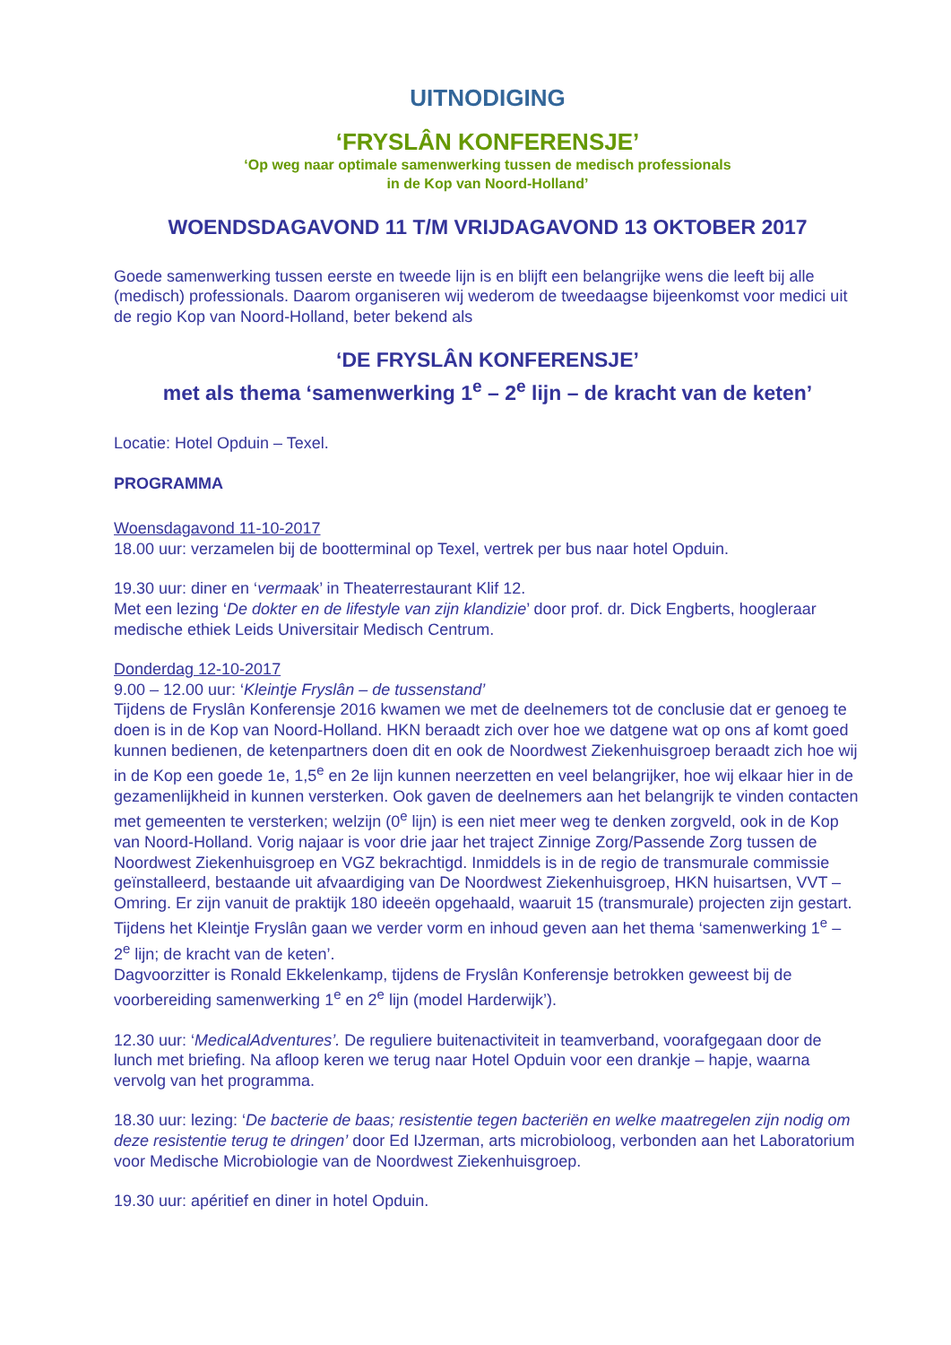UITNODIGING
‘FRYSLÂN KONFERENSJE’
‘Op weg naar optimale samenwerking tussen de medisch professionals
in de Kop van Noord-Holland’
WOENDSDAGAVOND 11 T/M VRIJDAGAVOND 13 OKTOBER 2017
Goede samenwerking tussen eerste en tweede lijn is en blijft een belangrijke wens die leeft bij alle (medisch) professionals. Daarom organiseren wij wederom de tweedaagse bijeenkomst voor medici uit de regio Kop van Noord-Holland, beter bekend als
‘DE FRYSLÂN KONFERENSJE’
met als thema ‘samenwerking 1<sup>e</sup> – 2<sup>e</sup> lijn – de kracht van de keten’
Locatie: Hotel Opduin – Texel.
PROGRAMMA
Woensdagavond 11-10-2017
18.00 uur: verzamelen bij de bootterminal op Texel, vertrek per bus naar hotel Opduin.
19.30 uur: diner en ‘vermaak’ in Theaterrestaurant Klif 12.
Met een lezing ‘De dokter en de lifestyle van zijn klandizie’ door prof. dr. Dick Engberts, hoogleraar medische ethiek Leids Universitair Medisch Centrum.
Donderdag 12-10-2017
9.00 – 12.00 uur: ‘Kleintje Fryslân – de tussenstand’
Tijdens de Fryslân Konferensje 2016 kwamen we met de deelnemers tot de conclusie dat er genoeg te doen is in de Kop van Noord-Holland. HKN beraadt zich over hoe we datgene wat op ons af komt goed kunnen bedienen, de ketenpartners doen dit en ook de Noordwest Ziekenhuisgroep beraadt zich hoe wij in de Kop een goede 1e, 1,5<sup>e</sup> en 2e lijn kunnen neerzetten en veel belangrijker, hoe wij elkaar hier in de gezamenlijkheid in kunnen versterken. Ook gaven de deelnemers aan het belangrijk te vinden contacten met gemeenten te versterken; welzijn (0<sup>e</sup> lijn) is een niet meer weg te denken zorgveld, ook in de Kop van Noord-Holland. Vorig najaar is voor drie jaar het traject Zinnige Zorg/Passende Zorg tussen de Noordwest Ziekenhuisgroep en VGZ bekrachtigd. Inmiddels is in de regio de transmurale commissie geïnstalleerd, bestaande uit afvaardiging van De Noordwest Ziekenhuisgroep, HKN huisartsen, VVT – Omring. Er zijn vanuit de praktijk 180 ideeën opgehaald, waaruit 15 (transmurale) projecten zijn gestart. Tijdens het Kleintje Fryslân gaan we verder vorm en inhoud geven aan het thema ‘samenwerking 1<sup>e</sup> – 2<sup>e</sup> lijn; de kracht van de keten’.
Dagvoorzitter is Ronald Ekkelenkamp, tijdens de Fryslân Konferensje betrokken geweest bij de voorbereiding samenwerking 1<sup>e</sup> en 2<sup>e</sup> lijn (model Harderwijk’).
12.30 uur: ‘MedicalAdventures’. De reguliere buitenactiviteit in teamverband, voorafgegaan door de lunch met briefing. Na afloop keren we terug naar Hotel Opduin voor een drankje – hapje, waarna vervolg van het programma.
18.30 uur: lezing: ‘De bacterie de baas; resistentie tegen bacteriën en welke maatregelen zijn nodig om deze resistentie terug te dringen’ door Ed IJzerman, arts microbioloog, verbonden aan het Laboratorium voor Medische Microbiologie van de Noordwest Ziekenhuisgroep.
19.30 uur: apéritief en diner in hotel Opduin.